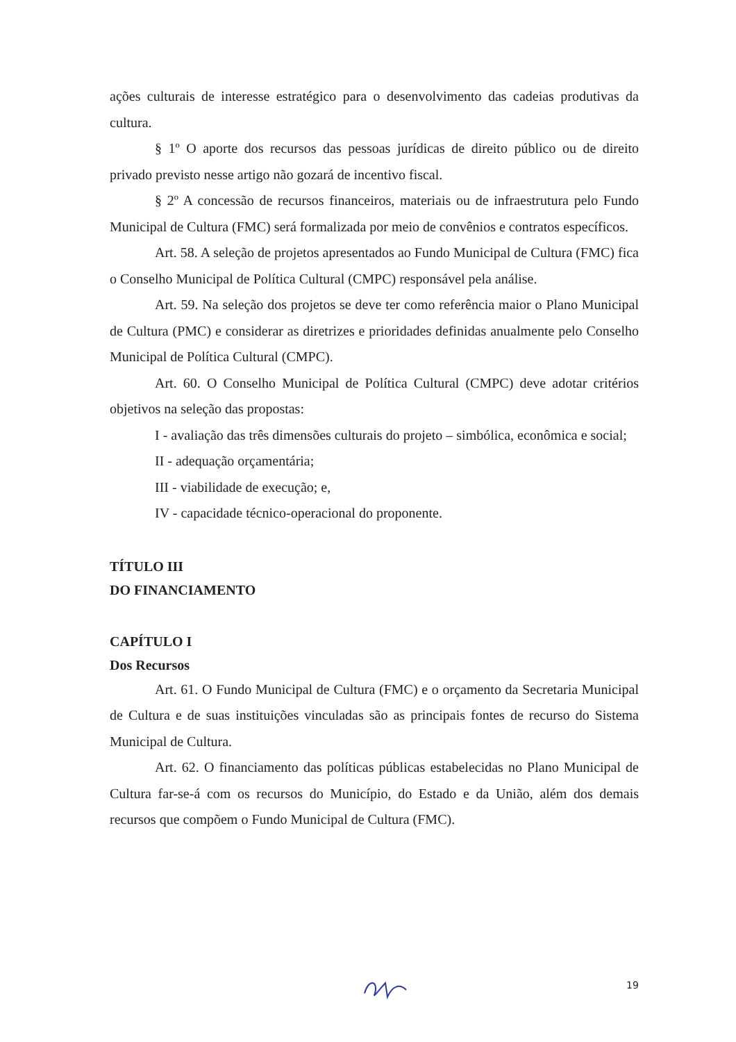ações culturais de interesse estratégico para o desenvolvimento das cadeias produtivas da cultura.
§ 1º O aporte dos recursos das pessoas jurídicas de direito público ou de direito privado previsto nesse artigo não gozará de incentivo fiscal.
§ 2º A concessão de recursos financeiros, materiais ou de infraestrutura pelo Fundo Municipal de Cultura (FMC) será formalizada por meio de convênios e contratos específicos.
Art. 58. A seleção de projetos apresentados ao Fundo Municipal de Cultura (FMC) fica o Conselho Municipal de Política Cultural (CMPC) responsável pela análise.
Art. 59. Na seleção dos projetos se deve ter como referência maior o Plano Municipal de Cultura (PMC) e considerar as diretrizes e prioridades definidas anualmente pelo Conselho Municipal de Política Cultural (CMPC).
Art. 60. O Conselho Municipal de Política Cultural (CMPC) deve adotar critérios objetivos na seleção das propostas:
I - avaliação das três dimensões culturais do projeto – simbólica, econômica e social;
II - adequação orçamentária;
III - viabilidade de execução; e,
IV - capacidade técnico-operacional do proponente.
TÍTULO III
DO FINANCIAMENTO
CAPÍTULO I
Dos Recursos
Art. 61. O Fundo Municipal de Cultura (FMC) e o orçamento da Secretaria Municipal de Cultura e de suas instituições vinculadas são as principais fontes de recurso do Sistema Municipal de Cultura.
Art. 62. O financiamento das políticas públicas estabelecidas no Plano Municipal de Cultura far-se-á com os recursos do Município, do Estado e da União, além dos demais recursos que compõem o Fundo Municipal de Cultura (FMC).
19